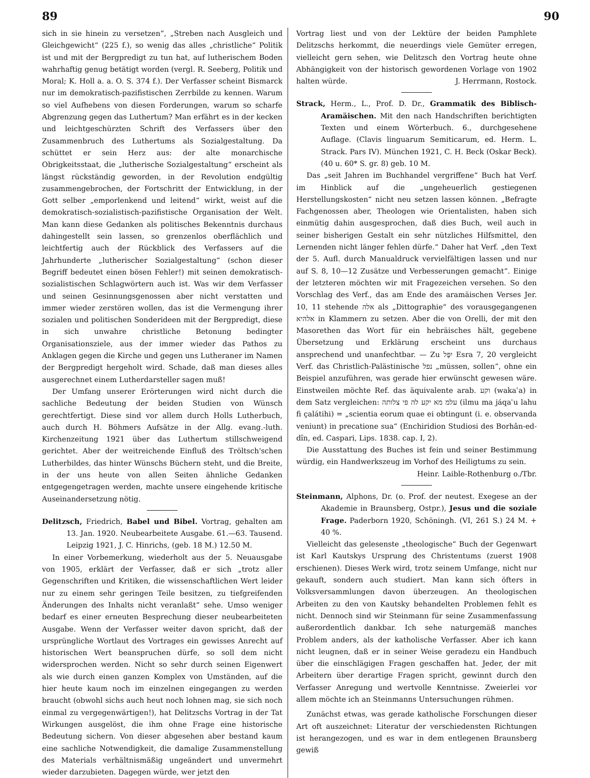89 90
sich in sie hinein zu versetzen“, „Streben nach Ausgleich und Gleichgewicht“ (225 f.), so wenig das alles „christliche“ Politik ist und mit der Bergpredigt zu tun hat, auf lutherischem Boden wahrhaftig genug betätigt worden (vergl. R. Seeberg, Politik und Moral; K. Holl a. a. O. S. 374 f.). Der Verfasser scheint Bismarck nur im demokratisch-pazifistischen Zerrbilde zu kennen. Warum so viel Aufhebens von diesen Forderungen, warum so scharfe Abgrenzung gegen das Luthertum? Man erfährt es in der kecken und leichtgeschürzten Schrift des Verfassers über den Zusammenbruch des Luthertums als Sozialgestaltung. Da schüttet er sein Herz aus: der alte monarchische Obrigkeitsstaat, die „lutherische Sozialgestaltung“ erscheint als längst rückständig geworden, in der Revolution endgültig zusammengebrochen, der Fortschritt der Entwicklung, in der Gott selber „emporlenkend und leitend“ wirkt, weist auf die demokratisch-sozialistisch-pazifistische Organisation der Welt. Man kann diese Gedanken als politisches Bekenntnis durchaus dahingestellt sein lassen, so grenzenlos oberflächlich und leichtfertig auch der Rückblick des Verfassers auf die Jahrhunderte „lutherischer Sozialgestaltung“ (schon dieser Begriff bedeutet einen bösen Fehler!) mit seinen demokratisch-sozialistischen Schlagwörtern auch ist. Was wir dem Verfasser und seinen Gesinnungsgenossen aber nicht verstatten und immer wieder zerstören wollen, das ist die Vermengung ihrer sozialen und politischen Sonderideen mit der Bergpredigt, diese in sich unwahre christliche Betonung bedingter Organisationsziele, aus der immer wieder das Pathos zu Anklagen gegen die Kirche und gegen uns Lutheraner im Namen der Bergpredigt hergeholt wird. Schade, daß man dieses alles ausgerechnet einem Lutherdarsteller sagen muß!
Der Umfang unserer Erörterungen wird nicht durch die sachliche Bedeutung der beiden Studien von Wünsch gerechtfertigt. Diese sind vor allem durch Holls Lutherbuch, auch durch H. Böhmers Aufsätze in der Allg. evang.-luth. Kirchenzeitung 1921 über das Luthertum stillschweigend gerichtet. Aber der weitreichende Einfluß des Tröltsch'schen Lutherbildes, das hinter Wünschs Büchern steht, und die Breite, in der uns heute von allen Seiten ähnliche Gedanken entgegengetragen werden, machte unsere eingehende kritische Auseinandersetzung nötig.
Delitzsch, Friedrich, Babel und Bibel. Vortrag, gehalten am 13. Jan. 1920. Neubearbeitete Ausgabe. 61.—63. Tausend. Leipzig 1921, J. C. Hinrichs, (geb. 18 M.) 12.50 M.
In einer Vorbemerkung, wiederholt aus der 5. Neuausgabe von 1905, erklärt der Verfasser, daß er sich „trotz aller Gegenschriften und Kritiken, die wissenschaftlichen Wert leider nur zu einem sehr geringen Teile besitzen, zu tiefgreifenden Änderungen des Inhalts nicht veranlaßt“ sehe. Umso weniger bedarf es einer erneuten Besprechung dieser neubearbeiteten Ausgabe. Wenn der Verfasser weiter davon spricht, daß der ursprüngliche Wortlaut des Vortrages ein gewisses Anrecht auf historischen Wert beanspruchen dürfe, so soll dem nicht widersprochen werden. Nicht so sehr durch seinen Eigenwert als wie durch einen ganzen Komplex von Umständen, auf die hier heute kaum noch im einzelnen eingegangen zu werden braucht (obwohl sichs auch heut noch lohnen mag, sie sich noch einmal zu vergegenwärtigen!), hat Delitzschs Vortrag in der Tat Wirkungen ausgelöst, die ihm ohne Frage eine historische Bedeutung sichern. Von dieser abgesehen aber bestand kaum eine sachliche Notwendigkeit, die damalige Zusammenstellung des Materials verhältnismäßig ungeändert und unvermehrt wieder darzubieten. Dagegen würde, wer jetzt den
Vortrag liest und von der Lektüre der beiden Pamphlete Delitzschs herkommt, die neuerdings viele Gemüter erregen, vielleicht gern sehen, wie Delitzsch den Vortrag heute ohne Abhängigkeit von der historisch gewordenen Vorlage von 1902 halten würde. J. Herrmann, Rostock.
Strack, Herm., L., Prof. D. Dr., Grammatik des Biblisch-Aramäischen. Mit den nach Handschriften berichtigten Texten und einem Wörterbuch. 6., durchgesehene Auflage. (Clavis linguarum Semiticarum, ed. Herm. L. Strack. Pars IV). München 1921, C. H. Beck (Oskar Beck). (40 u. 60* S. gr. 8) geb. 10 M.
Das „seit Jahren im Buchhandel vergriffene“ Buch hat Verf. im Hinblick auf die „ungeheuerlich gestiegenen Herstellungskosten“ nicht neu setzen lassen können. „Befragte Fachgenossen aber, Theologen wie Orientalisten, haben sich einmütig dahin ausgesprochen, daß dies Buch, weil auch in seiner bisherigen Gestalt ein sehr nützliches Hilfsmittel, den Lernenden nicht länger fehlen dürfe.“ Daher hat Verf. „den Text der 5. Aufl. durch Manualdruck vervielfältigen lassen und nur auf S. 8, 10—12 Zusätze und Verbesserungen gemacht“. Einige der letzteren möchten wir mit Fragezeichen versehen. So den Vorschlag des Verf., das am Ende des aramäischen Verses Jer. 10, 11 stehende אלה als „Dittographie“ des vorausgegangenen אלהיא in Klammern zu setzen. Aber die von Orelli, der mit den Masorethen das Wort für ein hebräisches hält, gegebene Übersetzung und Erklärung erscheint uns durchaus ansprechend und unanfechtbar. — Zu יִפֶּל Esra 7, 20 vergleicht Verf. das Christlich-Palästinische נפל „müssen, sollen“, ohne ein Beispiel anzuführen, was gerade hier erwünscht gewesen wäre. Einstweilen möchte Ref. das äquivalente arab. וקע (wakaʿa) in dem Satz vergleichen: עלמ מא יקע לה פי צלותה (ilmu ma jáqaʿu lahu fi çalátihi) = „scientia eorum quae ei obtingunt (i. e. observanda veniunt) in precatione sua“ (Enchiridion Studiosi des Borhân-ed-dîn, ed. Caspari, Lips. 1838. cap. I, 2).
Die Ausstattung des Buches ist fein und seiner Bestimmung würdig, ein Handwerkszeug im Vorhof des Heiligtums zu sein.
Heinr. Laible-Rothenburg o./Tbr.
Steinmann, Alphons, Dr. (o. Prof. der neutest. Exegese an der Akademie in Braunsberg, Ostpr.), Jesus und die soziale Frage. Paderborn 1920, Schöningh. (VI, 261 S.) 24 M. + 40 %.
Vielleicht das gelesenste „theologische“ Buch der Gegenwart ist Karl Kautskys Ursprung des Christentums (zuerst 1908 erschienen). Dieses Werk wird, trotz seinem Umfange, nicht nur gekauft, sondern auch studiert. Man kann sich öfters in Volksversammlungen davon überzeugen. An theologischen Arbeiten zu den von Kautsky behandelten Problemen fehlt es nicht. Dennoch sind wir Steinmann für seine Zusammenfassung außerordentlich dankbar. Ich sehe naturgemäß manches Problem anders, als der katholische Verfasser. Aber ich kann nicht leugnen, daß er in seiner Weise geradezu ein Handbuch über die einschlägigen Fragen geschaffen hat. Jeder, der mit Arbeitern über derartige Fragen spricht, gewinnt durch den Verfasser Anregung und wertvolle Kenntnisse. Zweierlei vor allem möchte ich an Steinmanns Untersuchungen rühmen.
Zunächst etwas, was gerade katholische Forschungen dieser Art oft auszeichnet: Literatur der verschiedensten Richtungen ist herangezogen, und es war in dem entlegenen Braunsberg gewiß